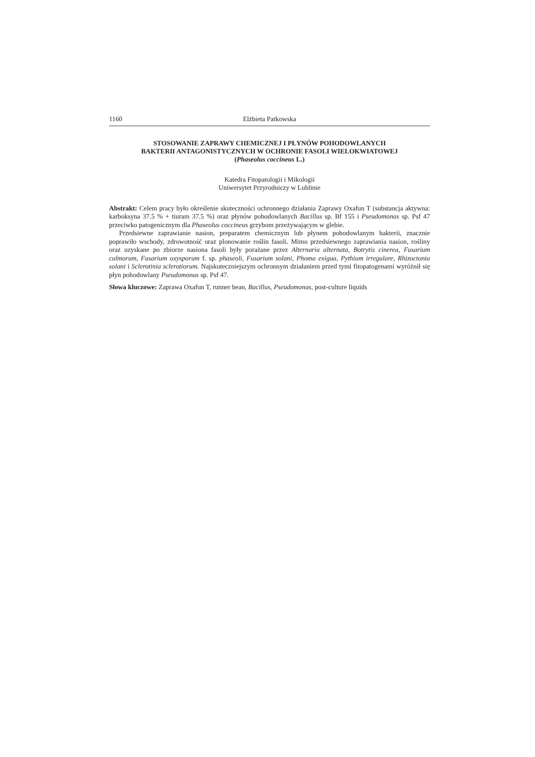1160 Elżbieta Patkowska
STOSOWANIE ZAPRAWY CHEMICZNEJ I PŁYNÓW POHODOWLANYCH
BAKTERII ANTAGONISTYCZNYCH W OCHRONIE FASOLI WIELOKWIATOWEJ
(Phaseolus coccineus L.)
Katedra Fitopatologii i Mikologii
Uniwersytet Przyrodniczy w Lublinie
Abstrakt: Celem pracy było określenie skuteczności ochronnego działania Zaprawy Oxafun T (substancja aktywna: karboksyna 37.5 % + tiuram 37.5 %) oraz płynów pohodowlanych Bacillus sp. Bf 155 i Pseudomonas sp. Psf 47 przeciwko patogenicznym dla Phaseolus coccineus grzybom przeżywającym w glebie.
Przedsiewne zaprawianie nasion, preparatem chemicznym lub płynem pohodowlanym bakterii, znacznie poprawiło wschody, zdrowotność oraz plonowanie roślin fasoli. Mimo przedsiewnego zaprawiania nasion, rośliny oraz uzyskane po zbiorze nasiona fasoli były porażane przez Alternaria alternata, Botrytis cinerea, Fusarium culmorum, Fusarium oxysporum f. sp. phaseoli, Fusarium solani, Phoma exigua, Pythium irregulare, Rhizoctonia solani i Sclerotinia sclerotiorum. Najskuteczniejszym ochronnym działaniem przed tymi fitopatogenami wyróżnił się płyn pohodowlany Pseudomonas sp. Psf 47.
Słowa kluczowe: Zaprawa Oxafun T, runner bean, Bacillus, Pseudomonas, post-culture liquids